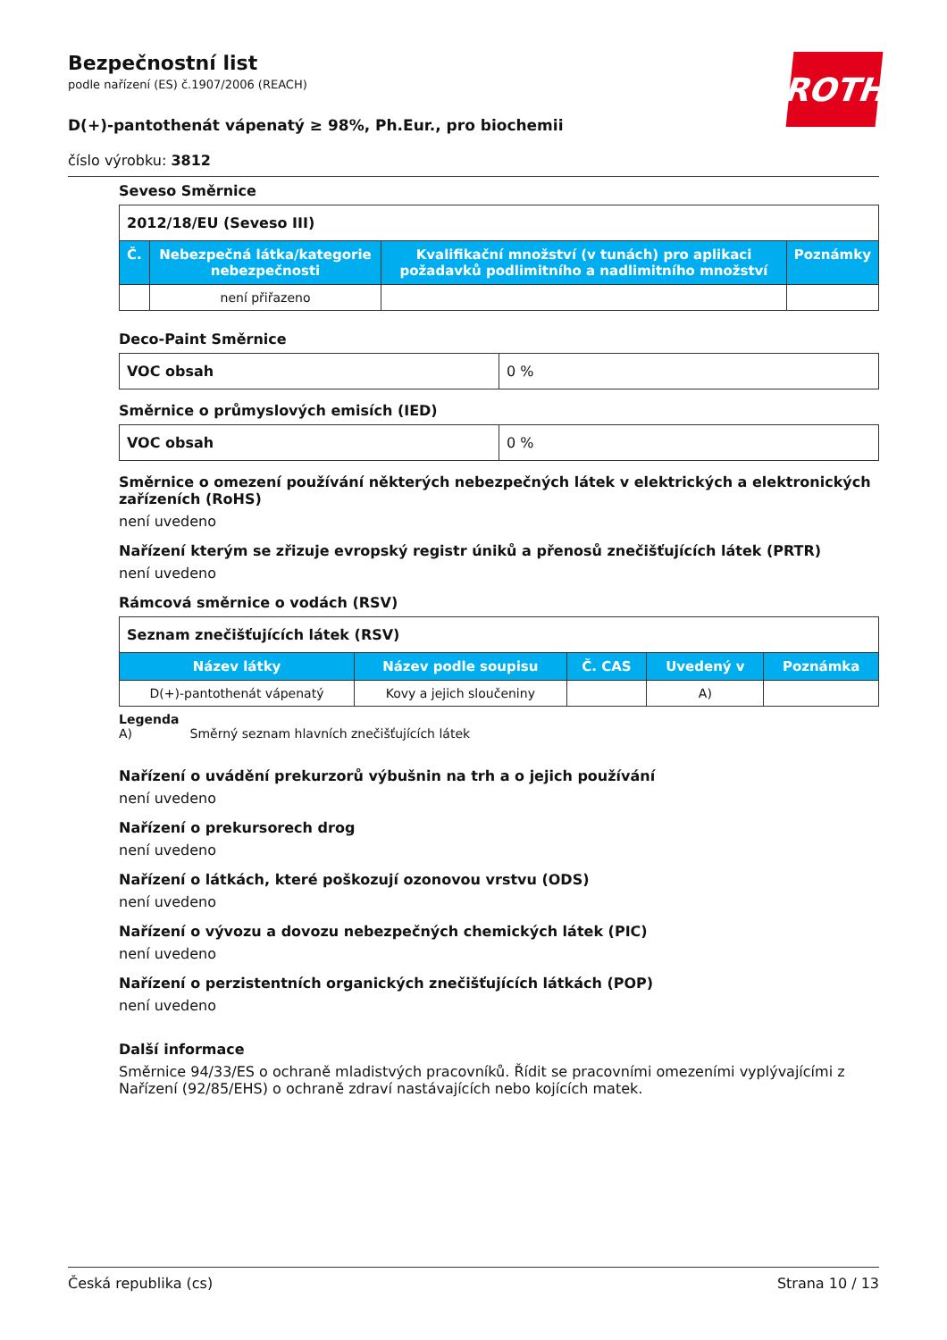ROTH
Bezpečnostní list
podle nařízení (ES) č.1907/2006 (REACH)
D(+)-pantothenát vápenatý ≥ 98%, Ph.Eur., pro biochemii
číslo výrobku: 3812
Seveso Směrnice
| 2012/18/EU (Seveso III) | | | |
| Č. | Nebezpečná látka/kategorie nebezpečnosti | Kvalifikační množství (v tunách) pro aplikaci požadavků podlimitního a nadlimitního množství | Poznámky |
| | není přiřazeno | | |
Deco-Paint Směrnice
| VOC obsah | 0 % |
Směrnice o průmyslových emisích (IED)
| VOC obsah | 0 % |
Směrnice o omezení používání některých nebezpečných látek v elektrických a elektronických zařízeních (RoHS)
není uvedeno
Nařízení kterým se zřizuje evropský registr úniků a přenosů znečišťujících látek (PRTR)
není uvedeno
Rámcová směrnice o vodách (RSV)
| Seznam znečišťujících látek (RSV) | | | | |
| Název látky | Název podle soupisu | Č. CAS | Uvedený v | Poznámka |
| D(+)-pantothenát vápenatý | Kovy a jejich sloučeniny | | A) | |
Legenda
A) Směrný seznam hlavních znečišťujících látek
Nařízení o uvádění prekurzorů výbušnin na trh a o jejich používání
není uvedeno
Nařízení o prekursorech drog
není uvedeno
Nařízení o látkách, které poškozují ozonovou vrstvu (ODS)
není uvedeno
Nařízení o vývozu a dovozu nebezpečných chemických látek (PIC)
není uvedeno
Nařízení o perzistentních organických znečišťujících látkách (POP)
není uvedeno
Další informace
Směrnice 94/33/ES o ochraně mladistvých pracovníků. Řídit se pracovními omezeními vyplývajícími z Nařízení (92/85/EHS) o ochraně zdraví nastávajících nebo kojících matek.
Česká republika (cs) Strana 10 / 13